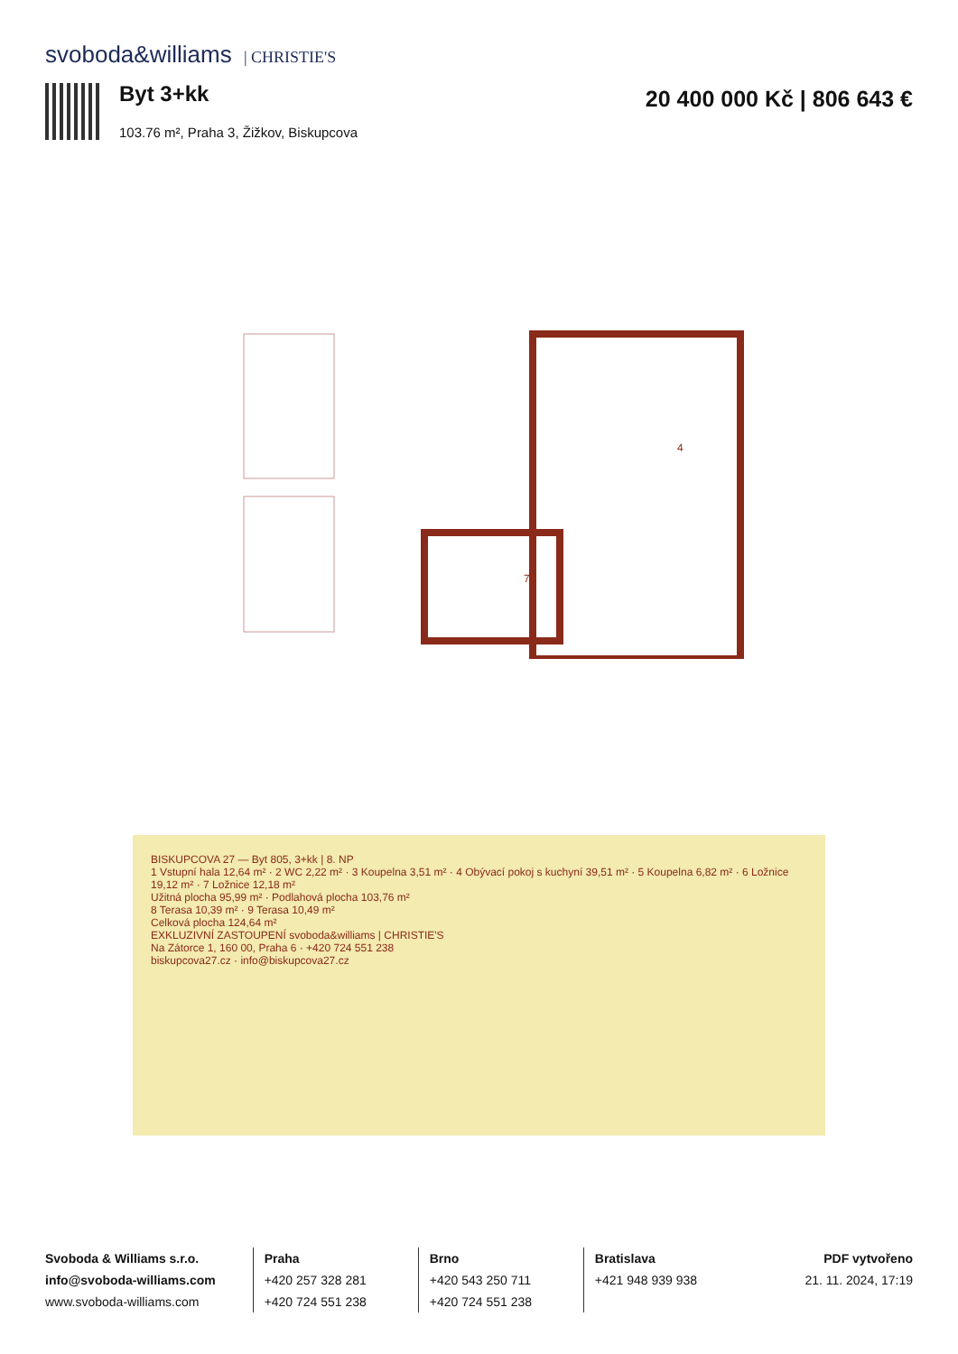svoboda&williams | CHRISTIE'S
Byt 3+kk
103.76 m², Praha 3, Žižkov, Biskupcova
20 400 000 Kč | 806 643 €
4
7
BISKUPCOVA 27 — Byt 805, 3+kk | 8. NP
1 Vstupní hala 12,64 m² · 2 WC 2,22 m² · 3 Koupelna 3,51 m² · 4 Obývací pokoj s kuchyní 39,51 m² · 5 Koupelna 6,82 m² · 6 Ložnice 19,12 m² · 7 Ložnice 12,18 m²
Užitná plocha 95,99 m² · Podlahová plocha 103,76 m²
8 Terasa 10,39 m² · 9 Terasa 10,49 m²
Celková plocha 124,64 m²
EXKLUZIVNÍ ZASTOUPENÍ svoboda&williams | CHRISTIE'S
Na Zátorce 1, 160 00, Praha 6 · +420 724 551 238
biskupcova27.cz · info@biskupcova27.cz
Svoboda & Williams s.r.o.
info@svoboda-williams.com
www.svoboda-williams.com
Praha
+420 257 328 281
+420 724 551 238
Brno
+420 543 250 711
+420 724 551 238
Bratislava
+421 948 939 938
PDF vytvořeno
21. 11. 2024, 17:19